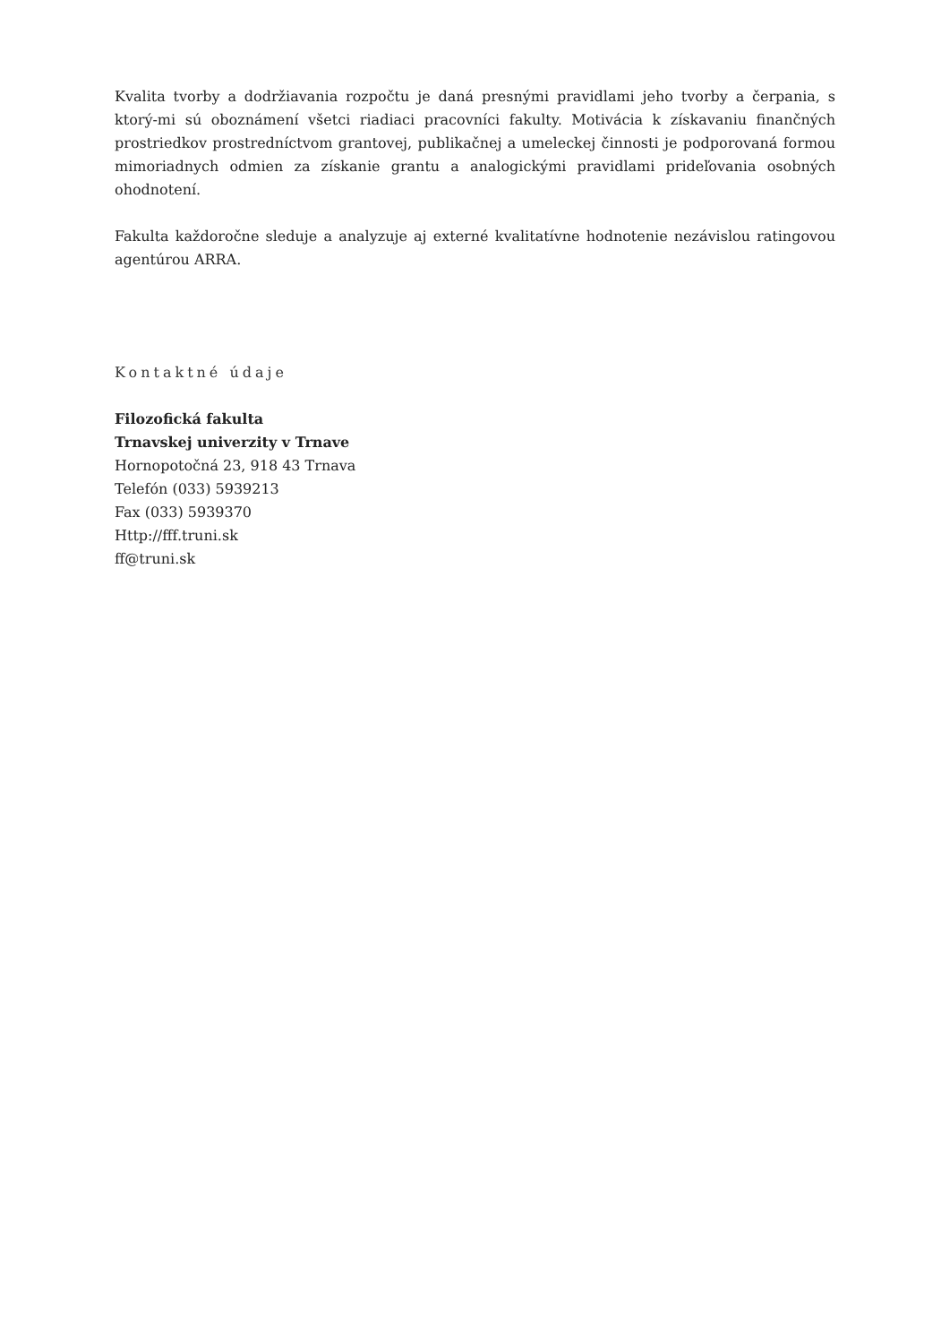Kvalita tvorby a dodržiavania rozpočtu je daná presnými pravidlami jeho tvorby a čerpania, s ktorý-mi sú oboznámení všetci riadiaci pracovníci fakulty. Motivácia k získavaniu finančných prostriedkov prostredníctvom grantovej, publikačnej a umeleckej činnosti je podporovaná formou mimoriadnych odmien za získanie grantu a analogickými pravidlami prideľovania osobných ohodnotení.
Fakulta každoročne sleduje a analyzuje aj externé kvalitatívne hodnotenie nezávislou ratingovou agentúrou ARRA.
Kontaktné údaje
Filozofická fakulta
Trnavskej univerzity v Trnave
Hornopotočná 23, 918 43 Trnava
Telefón (033) 5939213
Fax (033) 5939370
Http://fff.truni.sk
ff@truni.sk